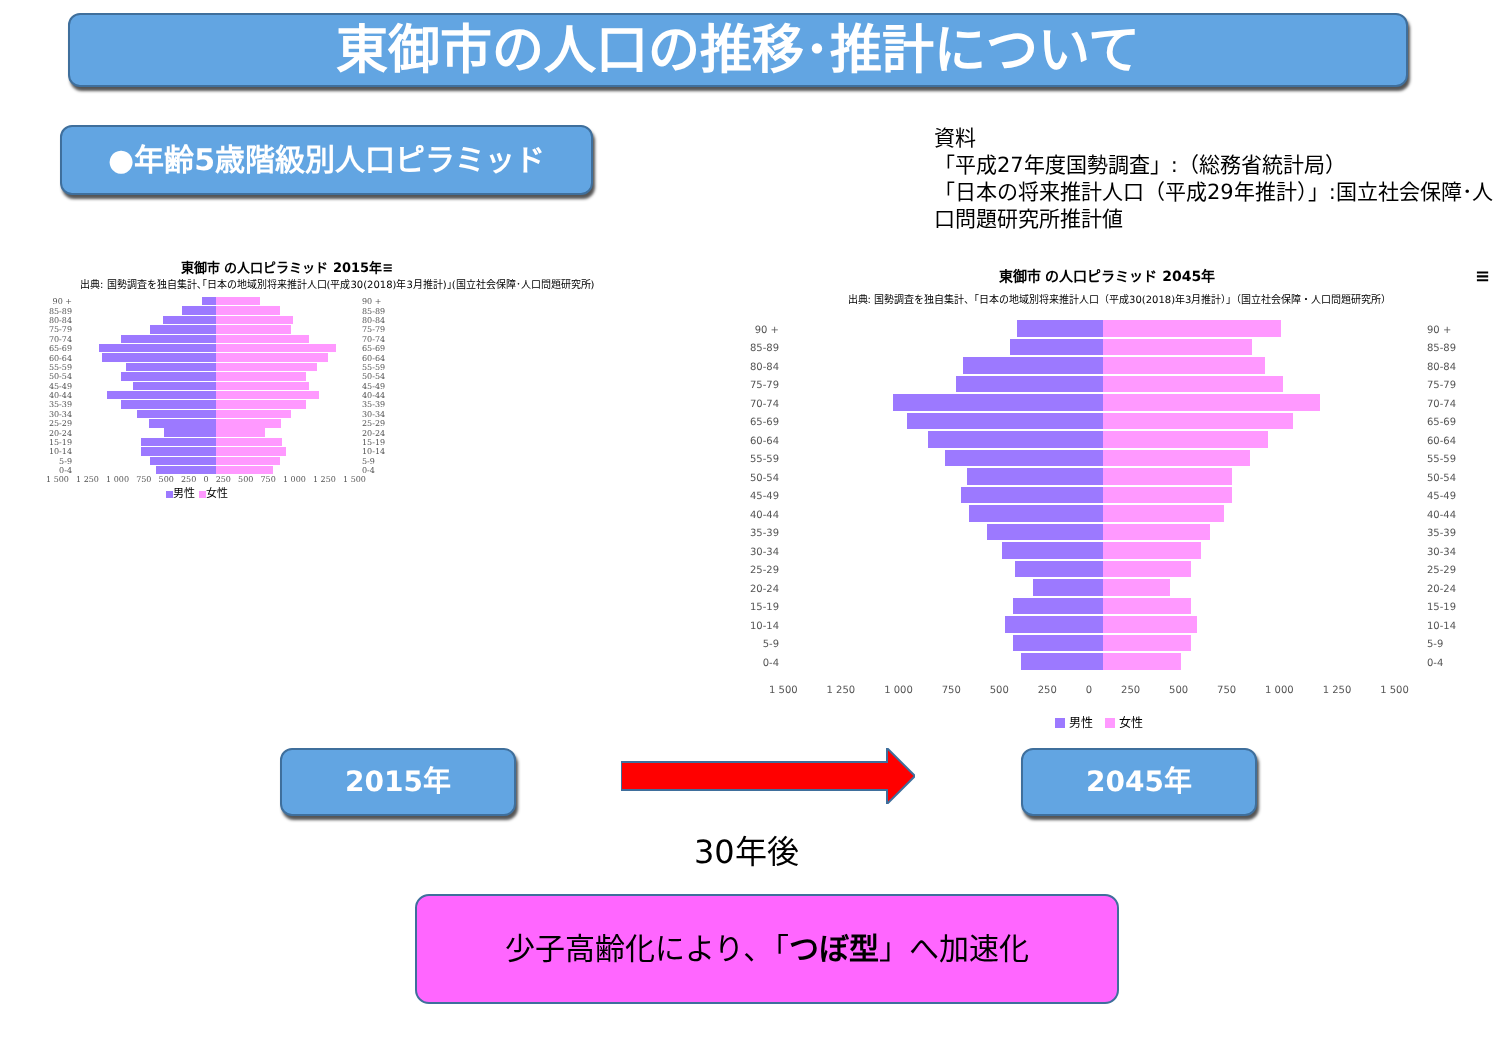東御市の人口の推移･推計について
●年齢5歳階級別人口ピラミッド
東御市 の人口ピラミッド 2015年≡
出典: 国勢調査を独自集計､｢日本の地域別将来推計人口(平成30(2018)年3月推計)｣(国立社会保障･人口問題研究所)
90 + 90 +
85-89 85-89
80-84 80-84
75-79 75-79
70-74 70-74
65-69 65-69
60-64 60-64
55-59 55-59
50-54 50-54
45-49 45-49
40-44 40-44
35-39 35-39
30-34 30-34
25-29 25-29
20-24 20-24
15-19 15-19
10-14 10-14
5-9 5-9
0-4 0-4
1 500 1 250 1 000 750 500 250 0 250 500 750 1 000 1 250 1 500
男性 女性
資料
「平成27年度国勢調査」:（総務省統計局）
「日本の将来推計人口（平成29年推計）」:国立社会保障･人口問題研究所推計値
東御市 の人口ピラミッド 2045年 ≡
出典: 国勢調査を独自集計、「日本の地域別将来推計人口（平成30(2018)年3月推計）」（国立社会保障・人口問題研究所）
90 + 90 +
85-89 85-89
80-84 80-84
75-79 75-79
70-74 70-74
65-69 65-69
60-64 60-64
55-59 55-59
50-54 50-54
45-49 45-49
40-44 40-44
35-39 35-39
30-34 30-34
25-29 25-29
20-24 20-24
15-19 15-19
10-14 10-14
5-9 5-9
0-4 0-4
1 500 1 250 1 000 750 500 250 0 250 500 750 1 000 1 250 1 500
男性 女性
2015年
30年後
2045年
少子高齢化により､「つぼ型」へ加速化